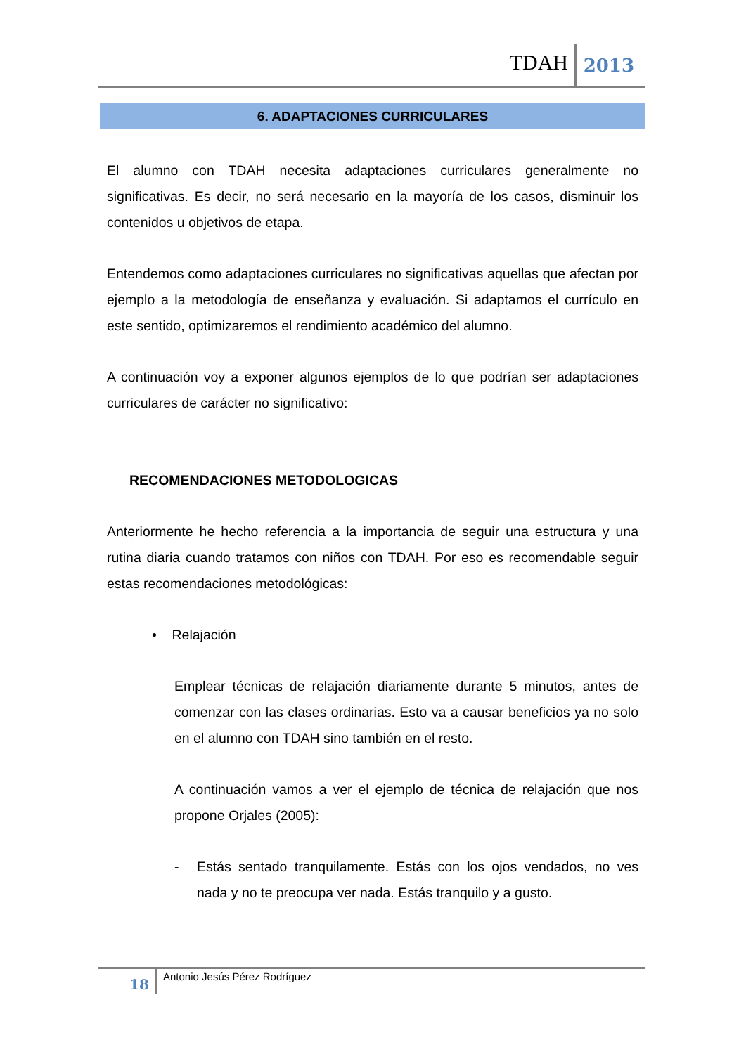TDAH 2013
6. ADAPTACIONES CURRICULARES
El alumno con TDAH necesita adaptaciones curriculares generalmente no significativas. Es decir, no será necesario en la mayoría de los casos, disminuir los contenidos u objetivos de etapa.
Entendemos como adaptaciones curriculares no significativas aquellas que afectan por ejemplo a la metodología de enseñanza y evaluación. Si adaptamos el currículo en este sentido, optimizaremos el rendimiento académico del alumno.
A continuación voy a exponer algunos ejemplos de lo que podrían ser adaptaciones curriculares de carácter no significativo:
RECOMENDACIONES METODOLOGICAS
Anteriormente he hecho referencia a la importancia de seguir una estructura y una rutina diaria cuando tratamos con niños con TDAH. Por eso es recomendable seguir estas recomendaciones metodológicas:
• Relajación
Emplear técnicas de relajación diariamente durante 5 minutos, antes de comenzar con las clases ordinarias. Esto va a causar beneficios ya no solo en el alumno con TDAH sino también en el resto.
A continuación vamos a ver el ejemplo de técnica de relajación que nos propone Orjales (2005):
- Estás sentado tranquilamente. Estás con los ojos vendados, no ves nada y no te preocupa ver nada. Estás tranquilo y a gusto.
18 Antonio Jesús Pérez Rodríguez